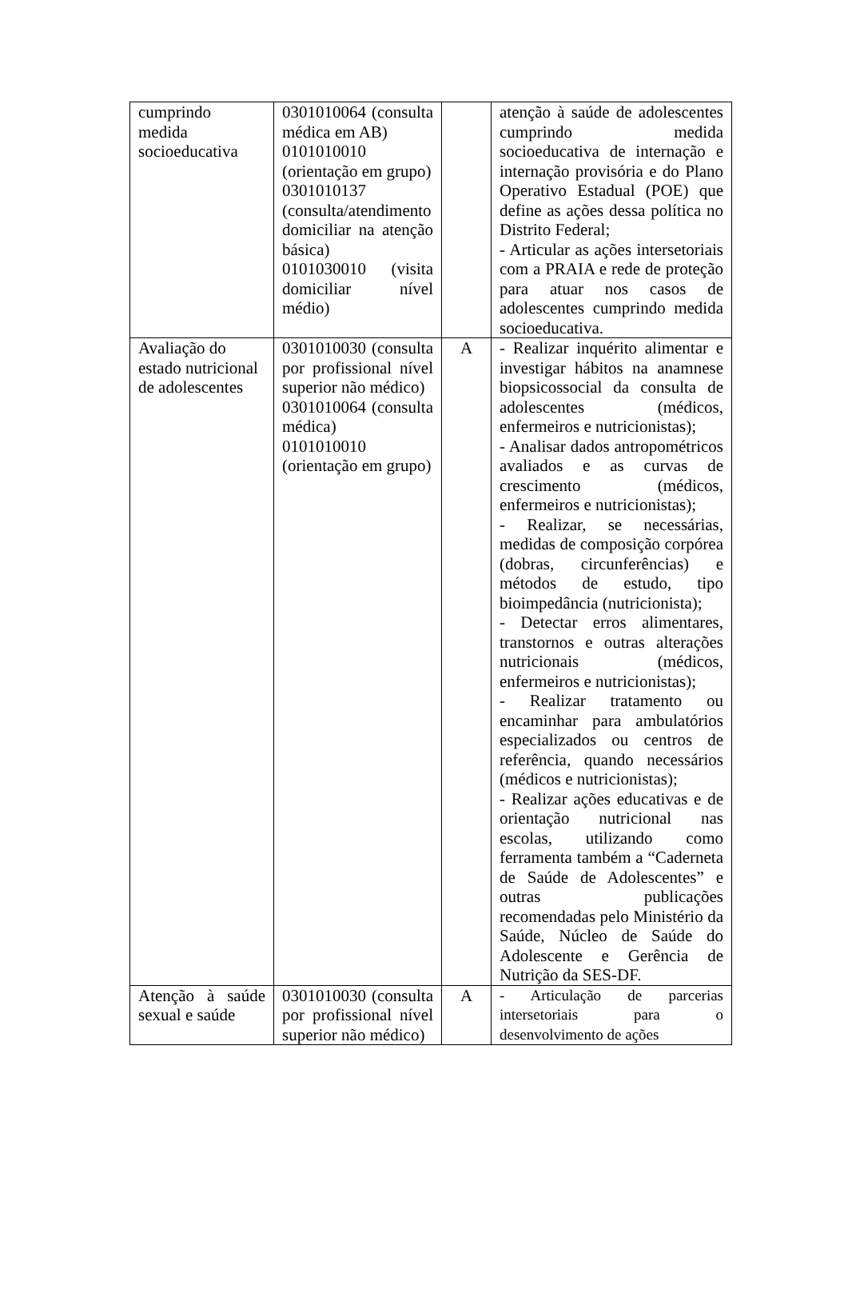| cumprindo medida socioeducativa | 0301010064 (consulta médica em AB) 0101010010 (orientação em grupo) 0301010137 (consulta/atendimento domiciliar na atenção básica) 0101030010 (visita domiciliar nível médio) | | atenção à saúde de adolescentes cumprindo medida socioeducativa de internação e internação provisória e do Plano Operativo Estadual (POE) que define as ações dessa política no Distrito Federal; - Articular as ações intersetoriais com a PRAIA e rede de proteção para atuar nos casos de adolescentes cumprindo medida socioeducativa. |
| Avaliação do estado nutricional de adolescentes | 0301010030 (consulta por profissional nível superior não médico) 0301010064 (consulta médica) 0101010010 (orientação em grupo) | A | - Realizar inquérito alimentar e investigar hábitos na anamnese biopsicossocial da consulta de adolescentes (médicos, enfermeiros e nutricionistas); - Analisar dados antropométricos avaliados e as curvas de crescimento (médicos, enfermeiros e nutricionistas); - Realizar, se necessárias, medidas de composição corpórea (dobras, circunferências) e métodos de estudo, tipo bioimpedância (nutricionista); - Detectar erros alimentares, transtornos e outras alterações nutricionais (médicos, enfermeiros e nutricionistas); - Realizar tratamento ou encaminhar para ambulatórios especializados ou centros de referência, quando necessários (médicos e nutricionistas); - Realizar ações educativas e de orientação nutricional nas escolas, utilizando como ferramenta também a “Caderneta de Saúde de Adolescentes” e outras publicações recomendadas pelo Ministério da Saúde, Núcleo de Saúde do Adolescente e Gerência de Nutrição da SES-DF. |
| Atenção à saúde sexual e saúde | 0301010030 (consulta por profissional nível superior não médico) | A | - Articulação de parcerias intersetoriais para o desenvolvimento de ações |